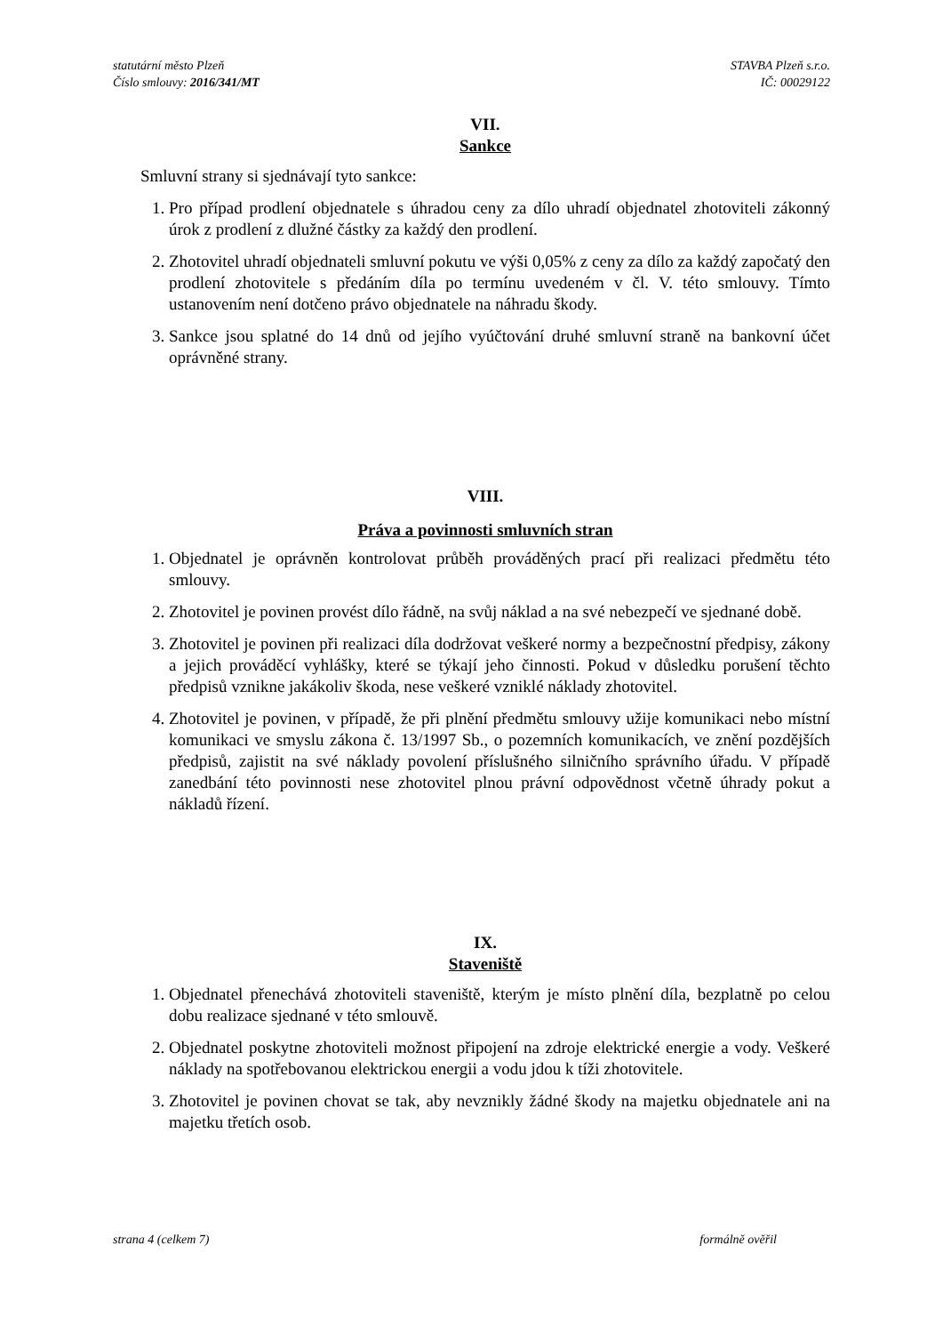statutární město Plzeň
Číslo smlouvy: 2016/341/MT
STAVBA Plzeň s.r.o.
IČ: 00029122
VII.
Sankce
Smluvní strany si sjednávají tyto sankce:
1. Pro případ prodlení objednatele s úhradou ceny za dílo uhradí objednatel zhotoviteli zákonný úrok z prodlení z dlužné částky za každý den prodlení.
2. Zhotovitel uhradí objednateli smluvní pokutu ve výši 0,05% z ceny za dílo za každý započatý den prodlení zhotovitele s předáním díla po termínu uvedeném v čl. V. této smlouvy. Tímto ustanovením není dotčeno právo objednatele na náhradu škody.
3. Sankce jsou splatné do 14 dnů od jejího vyúčtování druhé smluvní straně na bankovní účet oprávněné strany.
VIII.
Práva a povinnosti smluvních stran
1. Objednatel je oprávněn kontrolovat průběh prováděných prací při realizaci předmětu této smlouvy.
2. Zhotovitel je povinen provést dílo řádně, na svůj náklad a na své nebezpečí ve sjednané době.
3. Zhotovitel je povinen při realizaci díla dodržovat veškeré normy a bezpečnostní předpisy, zákony a jejich prováděcí vyhlášky, které se týkají jeho činnosti. Pokud v důsledku porušení těchto předpisů vznikne jakákoliv škoda, nese veškeré vzniklé náklady zhotovitel.
4. Zhotovitel je povinen, v případě, že při plnění předmětu smlouvy užije komunikaci nebo místní komunikaci ve smyslu zákona č. 13/1997 Sb., o pozemních komunikacích, ve znění pozdějších předpisů, zajistit na své náklady povolení příslušného silničního správního úřadu. V případě zanedbání této povinnosti nese zhotovitel plnou právní odpovědnost včetně úhrady pokut a nákladů řízení.
IX.
Staveniště
1. Objednatel přenechává zhotoviteli staveniště, kterým je místo plnění díla, bezplatně po celou dobu realizace sjednané v této smlouvě.
2. Objednatel poskytne zhotoviteli možnost připojení na zdroje elektrické energie a vody. Veškeré náklady na spotřebovanou elektrickou energii a vodu jdou k tíži zhotovitele.
3. Zhotovitel je povinen chovat se tak, aby nevznikly žádné škody na majetku objednatele ani na majetku třetích osob.
strana 4 (celkem 7) formálně ověřil